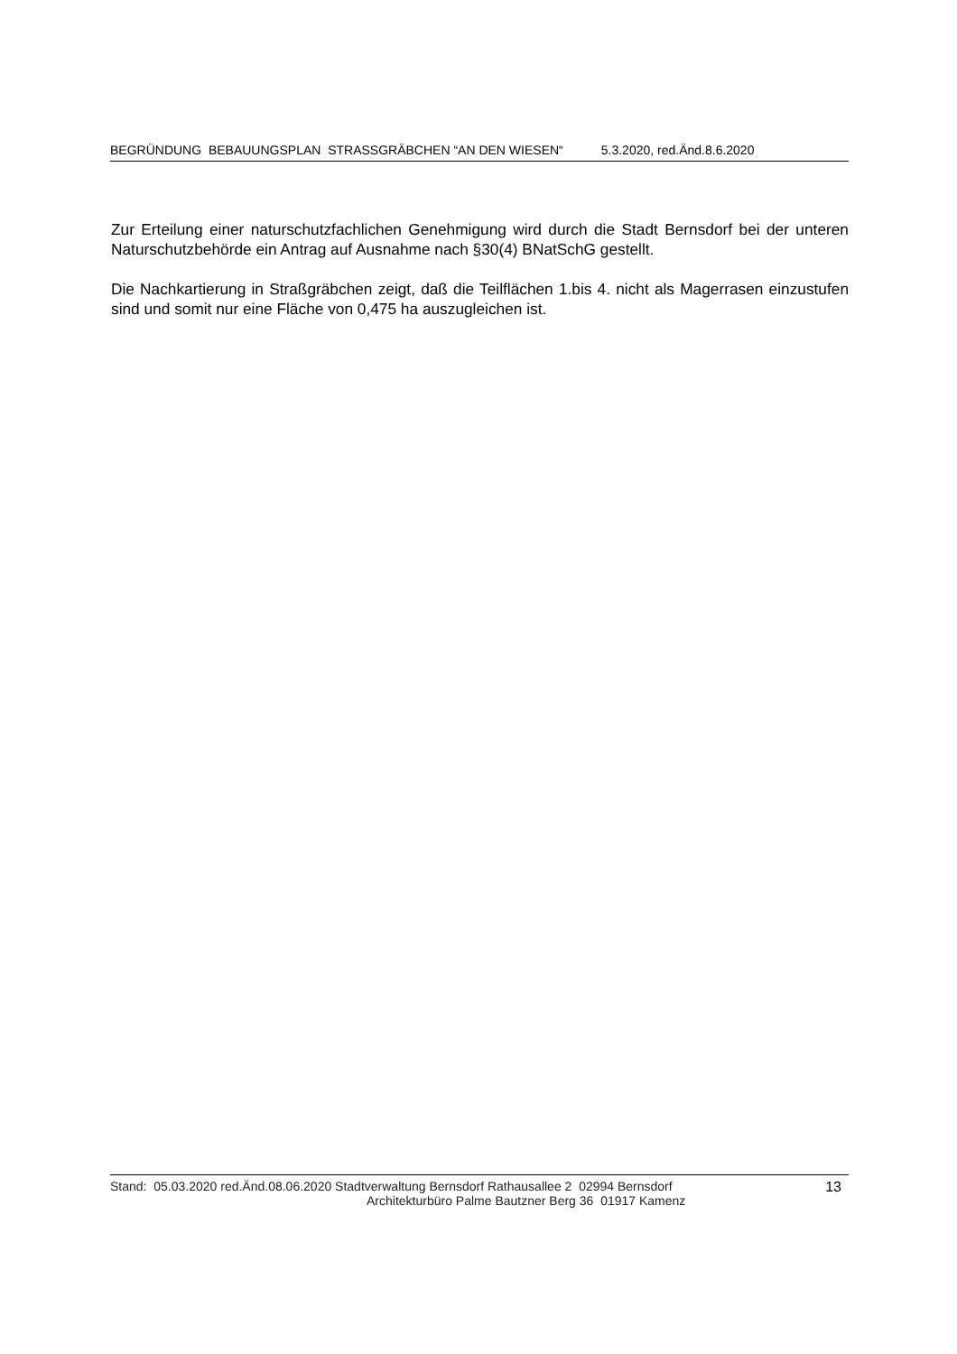BEGRÜNDUNG BEBAUUNGSPLAN STRASSGRÄBCHEN “AN DEN WIESEN“5.3.2020, red.Änd.8.6.2020
Zur Erteilung einer naturschutzfachlichen Genehmigung wird durch die Stadt Bernsdorf bei der unteren Naturschutzbehörde ein Antrag auf Ausnahme nach §30(4) BNatSchG gestellt.
Die Nachkartierung in Straßgräbchen zeigt, daß die Teilflächen 1.bis 4. nicht als Magerrasen einzustufen sind und somit nur eine Fläche von 0,475 ha auszugleichen ist.
Stand: 05.03.2020 red.Änd.08.06.2020 Stadtverwaltung Bernsdorf Rathausallee 2 02994 Bernsdorf
Architekturbüro Palme Bautzner Berg 36 01917 Kamenz
13